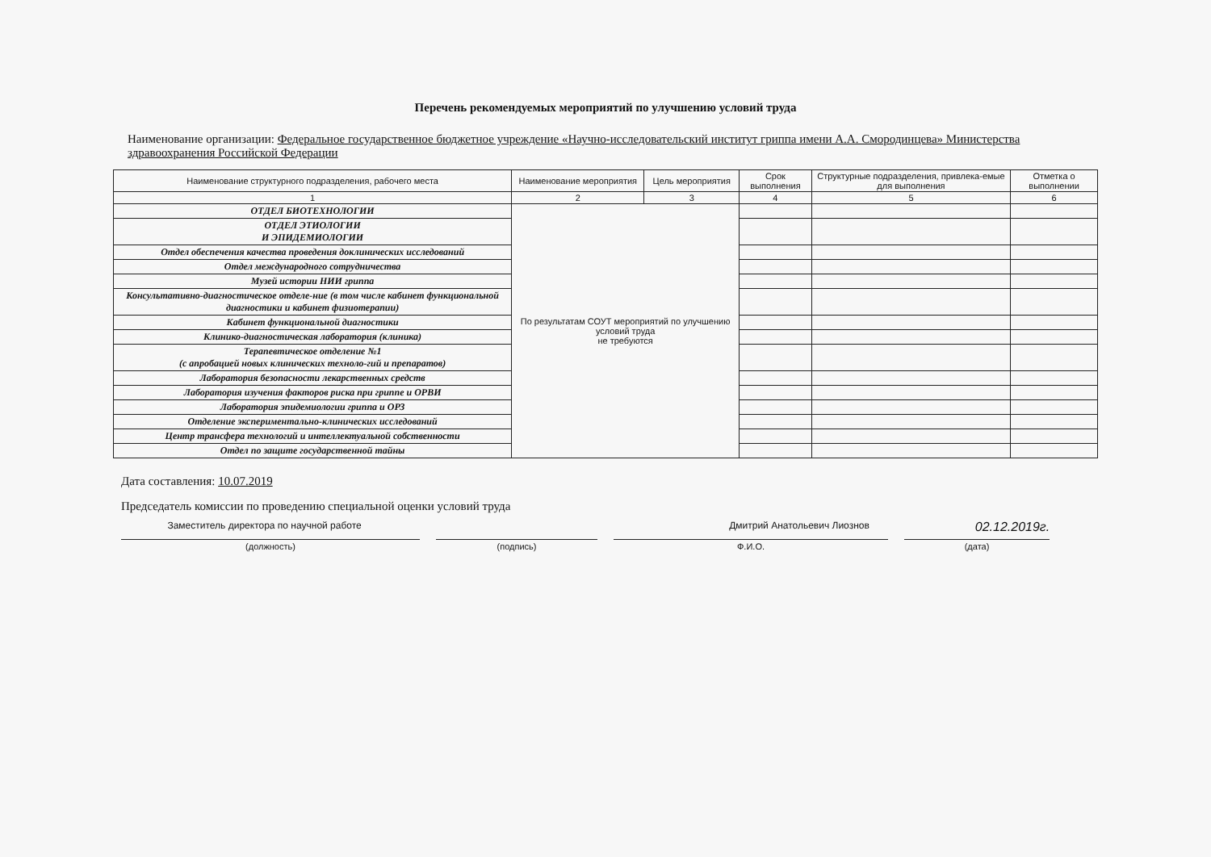Перечень рекомендуемых мероприятий по улучшению условий труда
Наименование организации: Федеральное государственное бюджетное учреждение «Научно-исследовательский институт гриппа имени А.А. Смородинцева» Министерства здравоохранения Российской Федерации
| Наименование структурного подразделения, рабочего места | Наименование мероприятия | Цель мероприятия | Срок выполнения | Структурные подразделения, привлека-емые для выполнения | Отметка о выполнении |
| --- | --- | --- | --- | --- | --- |
| 1 | 2 | 3 | 4 | 5 | 6 |
| ОТДЕЛ БИОТЕХНОЛОГИИ | По результатам СОУТ мероприятий по улучшению условий труда не требуются | | | | |
| ОТДЕЛ ЭТИОЛОГИИ И ЭПИДЕМИОЛОГИИ | | | | | |
| Отдел обеспечения качества проведения доклинических исследований | | | | | |
| Отдел международного сотрудничества | | | | | |
| Музей истории НИИ гриппа | | | | | |
| Консультативно-диагностическое отделе-ние (в том числе кабинет функциональной диагностики и кабинет физиотерапии) | | | | | |
| Кабинет функциональной диагностики | | | | | |
| Клинико-диагностическая лаборатория (клиника) | | | | | |
| Терапевтическое отделение №1 (с апробацией новых клинических техноло-гий и препаратов) | | | | | |
| Лаборатория безопасности лекарственных средств | | | | | |
| Лаборатория изучения факторов риска при гриппе и ОРВИ | | | | | |
| Лаборатория эпидемиологии гриппа и ОРЗ | | | | | |
| Отделение экспериментально-клинических исследований | | | | | |
| Центр трансфера технологий и интеллектуальной собственности | | | | | |
| Отдел по защите государственной тайны | | | | | |
Дата составления: 10.07.2019
Председатель комиссии по проведению специальной оценки условий труда
Заместитель директора по научной работе Дмитрий Анатольевич Лиознов 02.12.2019г.
(должность) (подпись) Ф.И.О. (дата)